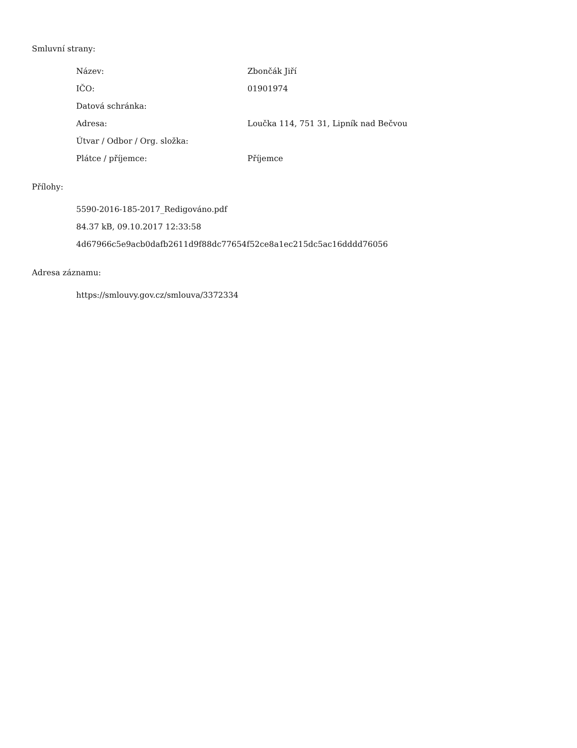Smluvní strany:
| Název: | Zbončák Jiří |
| IČO: | 01901974 |
| Datová schránka: | |
| Adresa: | Loučka 114, 751 31, Lipník nad Bečvou |
| Útvar / Odbor / Org. složka: | |
| Plátce / příjemce: | Příjemce |
Přílohy:
5590-2016-185-2017_Redigováno.pdf
84.37 kB, 09.10.2017 12:33:58
4d67966c5e9acb0dafb2611d9f88dc77654f52ce8a1ec215dc5ac16dddd76056
Adresa záznamu:
https://smlouvy.gov.cz/smlouva/3372334